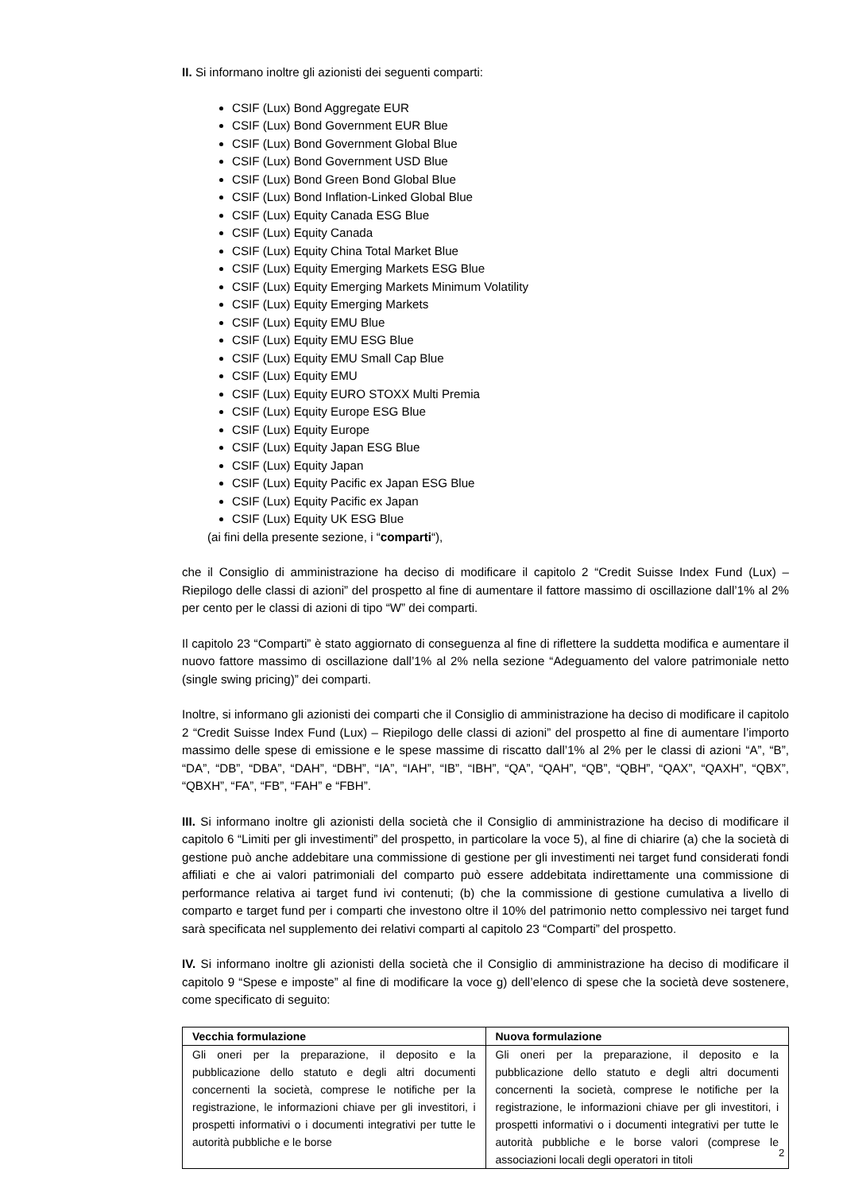II. Si informano inoltre gli azionisti dei seguenti comparti:
CSIF (Lux) Bond Aggregate EUR
CSIF (Lux) Bond Government EUR Blue
CSIF (Lux) Bond Government Global Blue
CSIF (Lux) Bond Government USD Blue
CSIF (Lux) Bond Green Bond Global Blue
CSIF (Lux) Bond Inflation-Linked Global Blue
CSIF (Lux) Equity Canada ESG Blue
CSIF (Lux) Equity Canada
CSIF (Lux) Equity China Total Market Blue
CSIF (Lux) Equity Emerging Markets ESG Blue
CSIF (Lux) Equity Emerging Markets Minimum Volatility
CSIF (Lux) Equity Emerging Markets
CSIF (Lux) Equity EMU Blue
CSIF (Lux) Equity EMU ESG Blue
CSIF (Lux) Equity EMU Small Cap Blue
CSIF (Lux) Equity EMU
CSIF (Lux) Equity EURO STOXX Multi Premia
CSIF (Lux) Equity Europe ESG Blue
CSIF (Lux) Equity Europe
CSIF (Lux) Equity Japan ESG Blue
CSIF (Lux) Equity Japan
CSIF (Lux) Equity Pacific ex Japan ESG Blue
CSIF (Lux) Equity Pacific ex Japan
CSIF (Lux) Equity UK ESG Blue
(ai fini della presente sezione, i “comparti“),
che il Consiglio di amministrazione ha deciso di modificare il capitolo 2 “Credit Suisse Index Fund (Lux) – Riepilogo delle classi di azioni” del prospetto al fine di aumentare il fattore massimo di oscillazione dall’1% al 2% per cento per le classi di azioni di tipo “W” dei comparti.
Il capitolo 23 “Comparti” è stato aggiornato di conseguenza al fine di riflettere la suddetta modifica e aumentare il nuovo fattore massimo di oscillazione dall’1% al 2% nella sezione “Adeguamento del valore patrimoniale netto (single swing pricing)” dei comparti.
Inoltre, si informano gli azionisti dei comparti che il Consiglio di amministrazione ha deciso di modificare il capitolo 2 “Credit Suisse Index Fund (Lux) – Riepilogo delle classi di azioni” del prospetto al fine di aumentare l’importo massimo delle spese di emissione e le spese massime di riscatto dall’1% al 2% per le classi di azioni “A”, “B”, “DA”, “DB”, “DBA”, “DAH”, “DBH”, “IA”, “IAH”, “IB”, “IBH”, “QA”, “QAH”, “QB”, “QBH”, “QAX”, “QAXH”, “QBX”, “QBXH”, “FA”, “FB”, “FAH” e “FBH”.
III. Si informano inoltre gli azionisti della società che il Consiglio di amministrazione ha deciso di modificare il capitolo 6 “Limiti per gli investimenti” del prospetto, in particolare la voce 5), al fine di chiarire (a) che la società di gestione può anche addebitare una commissione di gestione per gli investimenti nei target fund considerati fondi affiliati e che ai valori patrimoniali del comparto può essere addebitata indirettamente una commissione di performance relativa ai target fund ivi contenuti; (b) che la commissione di gestione cumulativa a livello di comparto e target fund per i comparti che investono oltre il 10% del patrimonio netto complessivo nei target fund sarà specificata nel supplemento dei relativi comparti al capitolo 23 “Comparti” del prospetto.
IV. Si informano inoltre gli azionisti della società che il Consiglio di amministrazione ha deciso di modificare il capitolo 9 “Spese e imposte” al fine di modificare la voce g) dell’elenco di spese che la società deve sostenere, come specificato di seguito:
| Vecchia formulazione | Nuova formulazione |
| --- | --- |
| Gli oneri per la preparazione, il deposito e la pubblicazione dello statuto e degli altri documenti concernenti la società, comprese le notifiche per la registrazione, le informazioni chiave per gli investitori, i prospetti informativi o i documenti integrativi per tutte le autorità pubbliche e le borse | Gli oneri per la preparazione, il deposito e la pubblicazione dello statuto e degli altri documenti concernenti la società, comprese le notifiche per la registrazione, le informazioni chiave per gli investitori, i prospetti informativi o i documenti integrativi per tutte le autorità pubbliche e le borse valori (comprese le associazioni locali degli operatori in titoli |
2